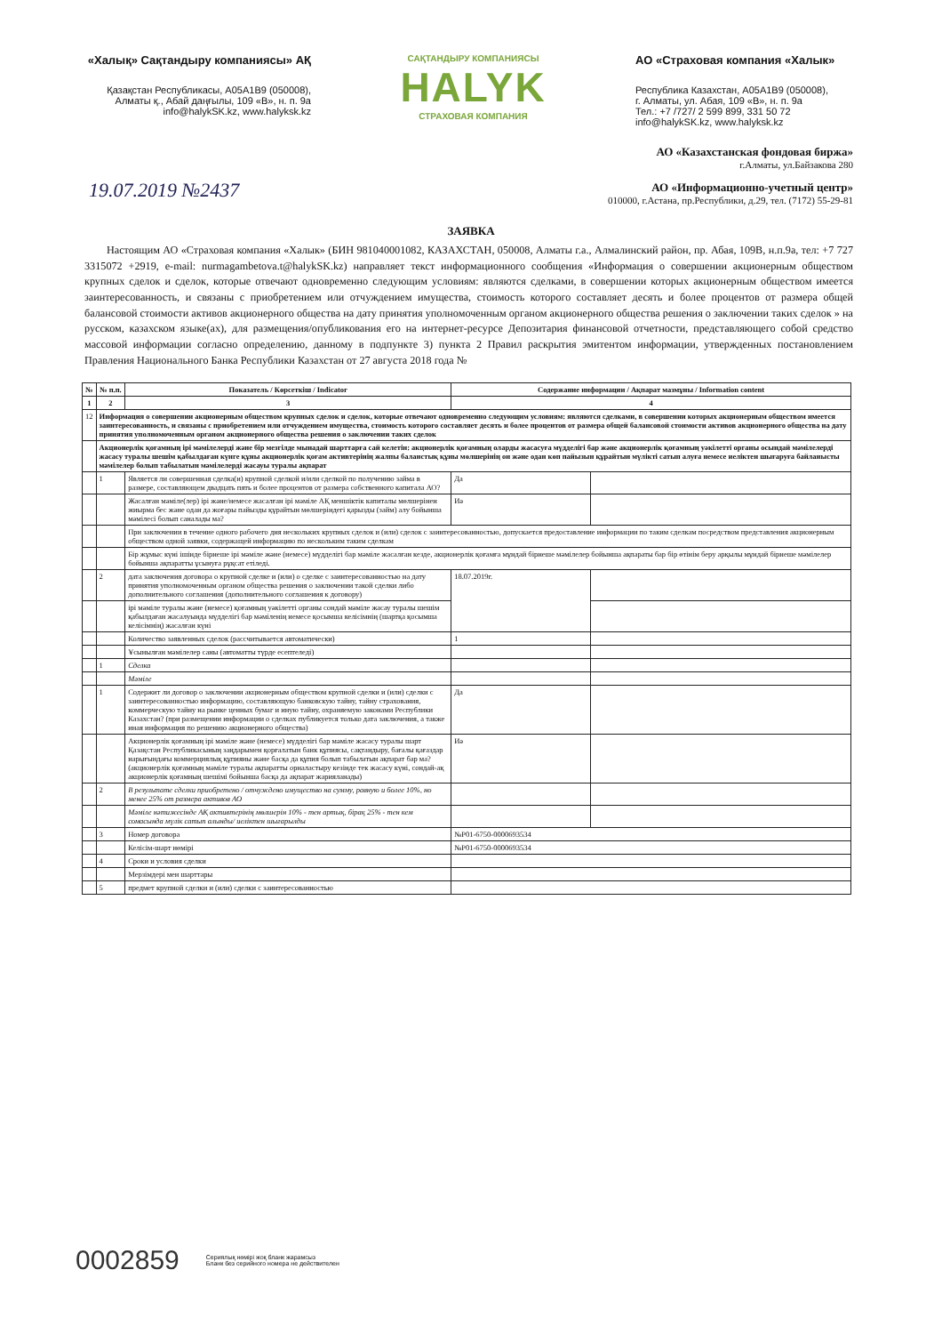«Халық» Сақтандыру компаниясы» АҚ
Қазақстан Республикасы, A05A1B9 (050008),
Алматы қ., Абай даңғылы, 109 «В», н. п. 9а
info@halykSK.kz, www.halyksk.kz
САҚТАНДЫРУ КОМПАНИЯСЫ
HALYK
СТРАХОВАЯ КОМПАНИЯ
АО «Страховая компания «Халык»
Республика Казахстан, A05A1B9 (050008),
г. Алматы, ул. Абая, 109 «В», н. п. 9а
Тел.: +7 /727/ 2 599 899, 331 50 72
info@halykSK.kz, www.halyksk.kz
АО «Казахстанская фондовая биржа»
г.Алматы, ул.Байзакова 280
АО «Информационно-учетный центр»
010000, г.Астана, пр.Республики, д.29, тел. (7172) 55-29-81
19.07.2019 №2437
ЗАЯВКА
Настоящим АО «Страховая компания «Халык» (БИН 981040001082, КАЗАХСТАН, 050008, Алматы г.а., Алмалинский район, пр. Абая, 109В, н.п.9а, тел: +7 727 3315072 +2919, e-mail: nurmagambetova.t@halykSK.kz) направляет текст информационного сообщения «Информация о совершении акционерным обществом крупных сделок и сделок, которые отвечают одновременно следующим условиям: являются сделками, в совершении которых акционерным обществом имеется заинтересованность, и связаны с приобретением или отчуждением имущества, стоимость которого составляет десять и более процентов от размера общей балансовой стоимости активов акционерного общества на дату принятия уполномоченным органом акционерного общества решения о заключении таких сделок » на русском, казахском языке(ах), для размещения/опубликования его на интернет-ресурсе Депозитария финансовой отчетности, представляющего собой средство массовой информации согласно определению, данному в подпункте 3) пункта 2 Правил раскрытия эмитентом информации, утвержденных постановлением Правления Национального Банка Республики Казахстан от 27 августа 2018 года №
| № | № п.п. | Показатель / Көрсеткіш / Indicator | Содержание информации / Ақпарат мазмұны / Information content | |
| --- | --- | --- | --- | --- |
| 1 | 2 | 3 | 4 | |
| 12 | Информация о совершении акционерным обществом крупных сделок и сделок, которые отвечают одновременно следующим условиям: являются сделками, в совершении которых акционерным обществом имеется заинтересованность, и связаны с приобретением или отчуждением имущества, стоимость которого составляет десять и более процентов от размера общей балансовой стоимости активов акционерного общества на дату принятия уполномоченным органом акционерного общества решения о заключении таких сделок | | | |
| | Акционерлік қоғамның ірі мәмілелерді және бір мезгілде мынадай шарттарға сай келетін: акционерлік қоғамның оларды жасасуға мүдделігі бар және акционерлік қоғамның уәкілетті органы осындай мәмілелерді жасасу туралы шешім қабылдаған күнге құны акционерлік қоғам активтерінің жалпы баланстық құны мөлшерінің он және одан көп пайызын құрайтын мүлікті сатып алуға немесе иеліктен шығаруға байланысты мәмілелер болып табылатын мәмілелерді жасауы туралы ақпарат | | | |
| | 1 | Является ли совершенная сделка(и) крупной сделкой и/или сделкой по получению займа в размере, составляющем двадцать пять и более процентов от размера собственного капитала АО? | Да | |
| | | Жасалған мәміле(лер) ірі және/немесе жасалған ірі мәміле АҚ меншіктік капиталы мөлшерінен жиырма бес және одан да жоғары пайызды құрайтын мөлшеріндегі қарызды (займ) алу бойынша мәмілесі болып саналады ма? | Иә | |
| | | При заключении в течение одного рабочего дня нескольких крупных сделок и (или) сделок с заинтересованностью, допускается предоставление информации по таким сделкам посредством представления акционерным обществом одной заявки, содержащей информацию по нескольким таким сделкам | | |
| | | Бір жұмыс күні ішінде бірнеше ірі мәміле және (немесе) мүдделігі бар мәміле жасалған кезде, акционерлік қоғамға мұндай бірнеше мәмілелер бойынша ақпараты бар бір өтінім беру арқылы мұндай бірнеше мәмілелер бойынша ақпаратты ұсынуға рұқсат етіледі. | | |
| | 2 | дата заключения договора о крупной сделке и (или) о сделке с заинтересованностью на дату принятия уполномоченным органом общества решения о заключении такой сделки либо дополнительного соглашения (дополнительного соглашения к договору) | 18.07.2019г. | |
| | | ірі мәміле туралы және (немесе) қоғамның уәкілетті органы сондай мәміле жасау туралы шешім қабылдаған жасалуында мүдделігі бар мәміленің немесе қосымша келісімнің (шартқа қосымша келісімнің) жасалған күні | | |
| | | Количество заявленных сделок (рассчитывается автоматически) | 1 | |
| | | Ұсынылған мәмілелер саны (автоматты түрде есептеледі) | | |
| | 1 | Сделка | | |
| | | Мәміле | | |
| | 1 | Содержит ли договор о заключении акционерным обществом крупной сделки и (или) сделки с заинтересованностью информацию, составляющую банковскую тайну, тайну страхования, коммерческую тайну на рынке ценных бумаг и иную тайну, охраняемую законами Республики Казахстан? (при размещении информации о сделках публикуется только дата заключения, а также иная информация по решению акционерного общества) | Да | |
| | | Акционерлік қоғамның ірі мәміле және (немесе) мүдделігі бар мәміле жасасу туралы шарт Қазақстан Республикасының заңдарымен қорғалатын банк құпиясы, сақтандыру, бағалы қағаздар нарығындағы коммерциялық құпияны және басқа да құпия болып табылатын ақпарат бар ма? (акционерлік қоғамның мәміле туралы ақпаратты орналастыру кезінде тек жасасу күні, сондай-ақ акционерлік қоғамның шешімі бойынша басқа да ақпарат жарияланады) | Иә | |
| | 2 | В результате сделки приобретено / отчуждено имущество на сумму, равную и более 10%, но менее 25% от размера активов АО | | |
| | | Мәміле нәтижесінде АҚ активтерінің мөлшерін 10% - тен артық, бірақ 25% - тен кем сомасында мүлік сатып алынды/ иеліктен шығарылды | | |
| | 3 | Номер договора | №P01-6750-0000693534 | |
| | | Келісім-шарт нөмірі | №P01-6750-0000693534 | |
| | 4 | Сроки и условия сделки | | |
| | | Мерзімдері мен шарттары | | |
| | 5 | предмет крупной сделки и (или) сделки с заинтересованностью | | |
0002859 Сериялық нөмірі жоқ бланк жарамсыз
Бланк без серийного номера не действителен